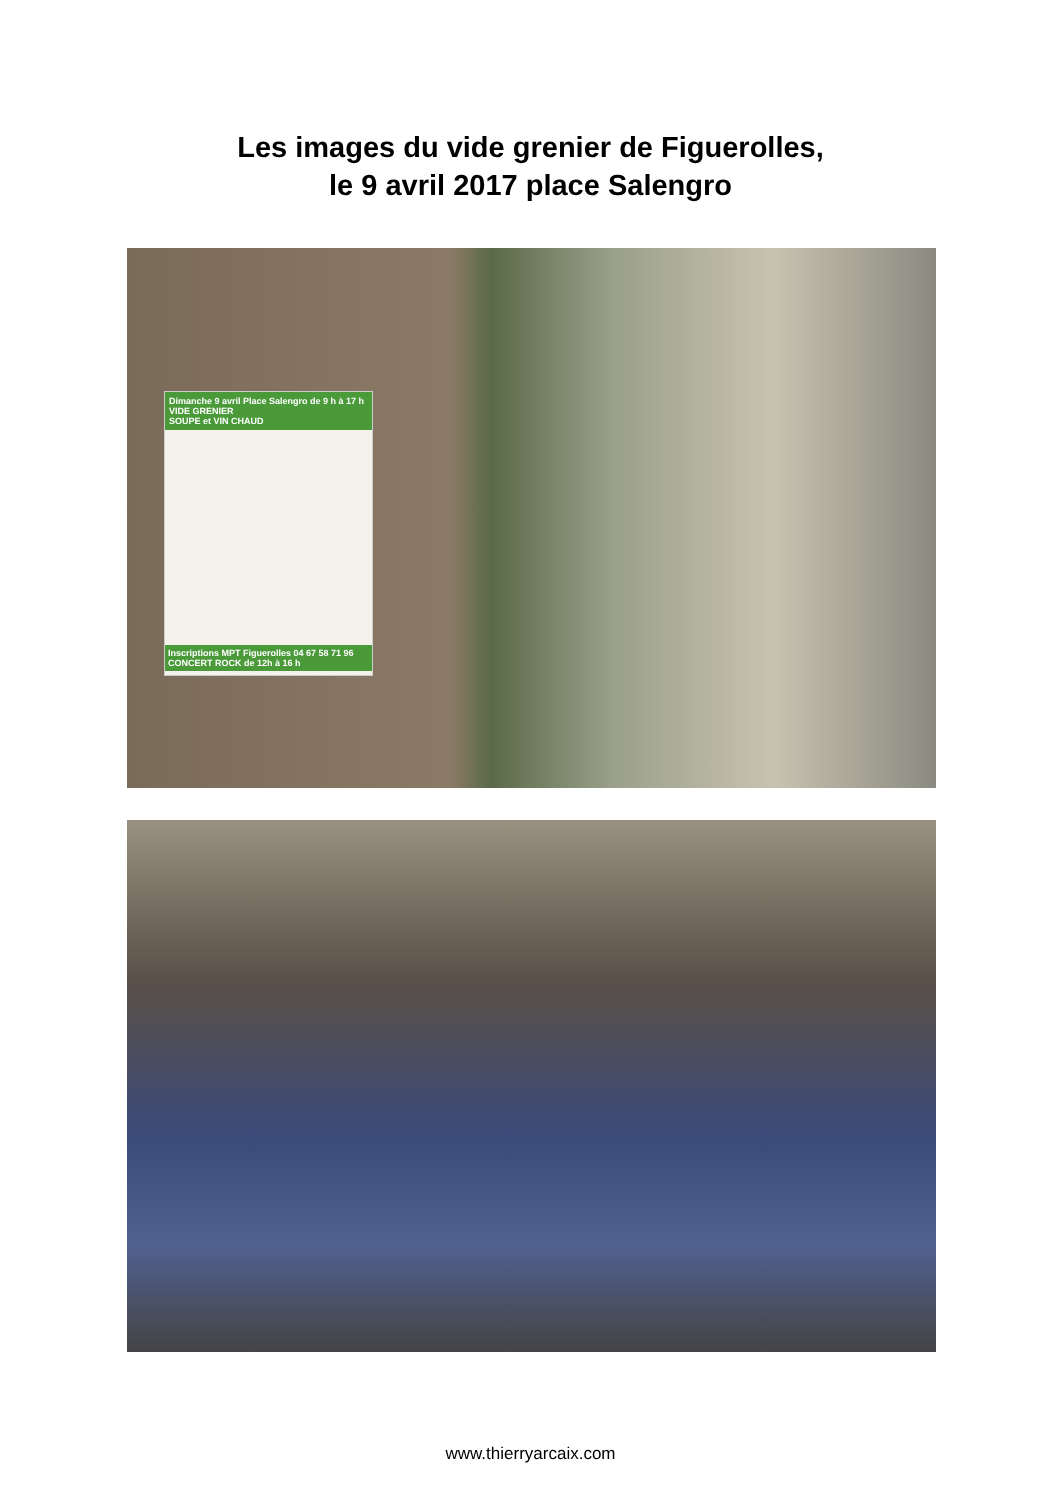Les images du vide grenier de Figuerolles,
le 9 avril 2017 place Salengro
Dimanche 9 avril Place Salengro de 9 h à 17 h
VIDE GRENIER
SOUPE et VIN CHAUD
Inscriptions MPT Figuerolles 04 67 58 71 96
CONCERT ROCK de 12h à 16 h
www.thierryarcaix.com